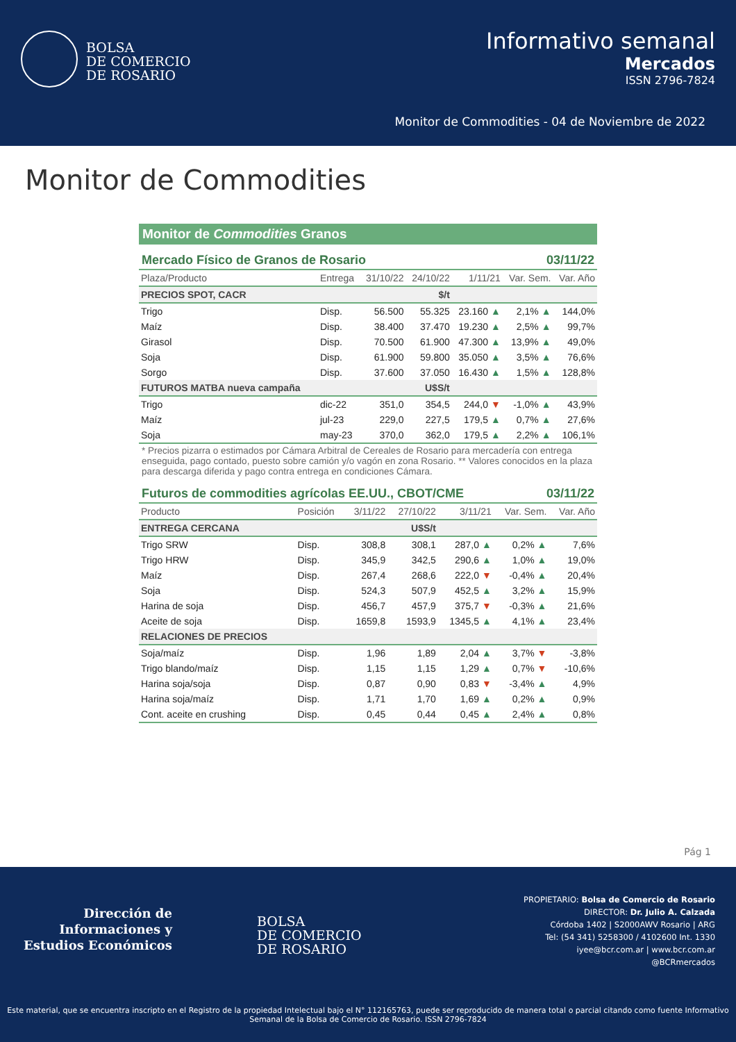BOLSA
DE COMERCIO
DE ROSARIO
Informativo semanal
Mercados
ISSN 2796-7824
Monitor de Commodities - 04 de Noviembre de 2022
Monitor de Commodities
Monitor de Commodities Granos
Mercado Físico de Granos de Rosario 03/11/22
| Plaza/Producto | Entrega | 31/10/22 | 24/10/22 | 1/11/21 | Var. Sem. | Var. Año |
| --- | --- | --- | --- | --- | --- | --- |
| PRECIOS SPOT, CACR | | | $/t | | | |
| Trigo | Disp. | 56.500 | 55.325 | 23.160 ▲ | 2,1% ▲ | 144,0% |
| Maíz | Disp. | 38.400 | 37.470 | 19.230 ▲ | 2,5% ▲ | 99,7% |
| Girasol | Disp. | 70.500 | 61.900 | 47.300 ▲ | 13,9% ▲ | 49,0% |
| Soja | Disp. | 61.900 | 59.800 | 35.050 ▲ | 3,5% ▲ | 76,6% |
| Sorgo | Disp. | 37.600 | 37.050 | 16.430 ▲ | 1,5% ▲ | 128,8% |
| FUTUROS MATBA nueva campaña | | | U$S/t | | | |
| Trigo | dic-22 | 351,0 | 354,5 | 244,0 ▼ | -1,0% ▲ | 43,9% |
| Maíz | jul-23 | 229,0 | 227,5 | 179,5 ▲ | 0,7% ▲ | 27,6% |
| Soja | may-23 | 370,0 | 362,0 | 179,5 ▲ | 2,2% ▲ | 106,1% |
* Precios pizarra o estimados por Cámara Arbitral de Cereales de Rosario para mercadería con entrega enseguida, pago contado, puesto sobre camión y/o vagón en zona Rosario. ** Valores conocidos en la plaza para descarga diferida y pago contra entrega en condiciones Cámara.
Futuros de commodities agrícolas EE.UU., CBOT/CME 03/11/22
| Producto | Posición | 3/11/22 | 27/10/22 | 3/11/21 | Var. Sem. | Var. Año |
| --- | --- | --- | --- | --- | --- | --- |
| ENTREGA CERCANA | | | U$S/t | | | |
| Trigo SRW | Disp. | 308,8 | 308,1 | 287,0 ▲ | 0,2% ▲ | 7,6% |
| Trigo HRW | Disp. | 345,9 | 342,5 | 290,6 ▲ | 1,0% ▲ | 19,0% |
| Maíz | Disp. | 267,4 | 268,6 | 222,0 ▼ | -0,4% ▲ | 20,4% |
| Soja | Disp. | 524,3 | 507,9 | 452,5 ▲ | 3,2% ▲ | 15,9% |
| Harina de soja | Disp. | 456,7 | 457,9 | 375,7 ▼ | -0,3% ▲ | 21,6% |
| Aceite de soja | Disp. | 1659,8 | 1593,9 | 1345,5 ▲ | 4,1% ▲ | 23,4% |
| RELACIONES DE PRECIOS | | | | | | |
| Soja/maíz | Disp. | 1,96 | 1,89 | 2,04 ▲ | 3,7% ▼ | -3,8% |
| Trigo blando/maíz | Disp. | 1,15 | 1,15 | 1,29 ▲ | 0,7% ▼ | -10,6% |
| Harina soja/soja | Disp. | 0,87 | 0,90 | 0,83 ▼ | -3,4% ▲ | 4,9% |
| Harina soja/maíz | Disp. | 1,71 | 1,70 | 1,69 ▲ | 0,2% ▲ | 0,9% |
| Cont. aceite en crushing | Disp. | 0,45 | 0,44 | 0,45 ▲ | 2,4% ▲ | 0,8% |
Pág 1
Dirección de
Informaciones y
Estudios Económicos
BOLSA
DE COMERCIO
DE ROSARIO
PROPIETARIO: Bolsa de Comercio de Rosario
DIRECTOR: Dr. Julio A. Calzada
Córdoba 1402 | S2000AWV Rosario | ARG
Tel: (54 341) 5258300 / 4102600 Int. 1330
iyee@bcr.com.ar | www.bcr.com.ar
@BCRmercados
Este material, que se encuentra inscripto en el Registro de la propiedad Intelectual bajo el N° 112165763, puede ser reproducido de manera total o parcial citando como fuente Informativo
Semanal de la Bolsa de Comercio de Rosario. ISSN 2796-7824